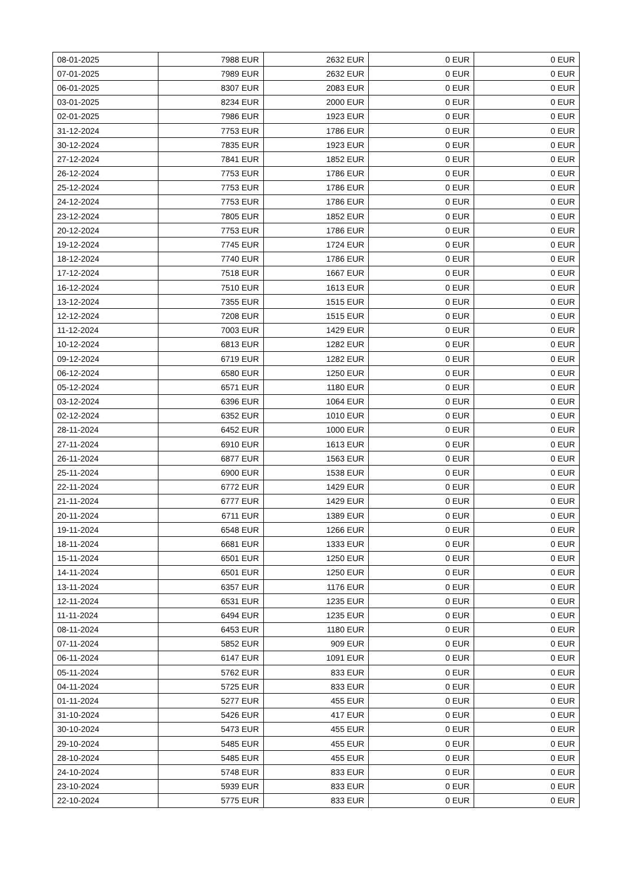| 08-01-2025 | 7988 EUR | 2632 EUR | 0 EUR | 0 EUR |
| 07-01-2025 | 7989 EUR | 2632 EUR | 0 EUR | 0 EUR |
| 06-01-2025 | 8307 EUR | 2083 EUR | 0 EUR | 0 EUR |
| 03-01-2025 | 8234 EUR | 2000 EUR | 0 EUR | 0 EUR |
| 02-01-2025 | 7986 EUR | 1923 EUR | 0 EUR | 0 EUR |
| 31-12-2024 | 7753 EUR | 1786 EUR | 0 EUR | 0 EUR |
| 30-12-2024 | 7835 EUR | 1923 EUR | 0 EUR | 0 EUR |
| 27-12-2024 | 7841 EUR | 1852 EUR | 0 EUR | 0 EUR |
| 26-12-2024 | 7753 EUR | 1786 EUR | 0 EUR | 0 EUR |
| 25-12-2024 | 7753 EUR | 1786 EUR | 0 EUR | 0 EUR |
| 24-12-2024 | 7753 EUR | 1786 EUR | 0 EUR | 0 EUR |
| 23-12-2024 | 7805 EUR | 1852 EUR | 0 EUR | 0 EUR |
| 20-12-2024 | 7753 EUR | 1786 EUR | 0 EUR | 0 EUR |
| 19-12-2024 | 7745 EUR | 1724 EUR | 0 EUR | 0 EUR |
| 18-12-2024 | 7740 EUR | 1786 EUR | 0 EUR | 0 EUR |
| 17-12-2024 | 7518 EUR | 1667 EUR | 0 EUR | 0 EUR |
| 16-12-2024 | 7510 EUR | 1613 EUR | 0 EUR | 0 EUR |
| 13-12-2024 | 7355 EUR | 1515 EUR | 0 EUR | 0 EUR |
| 12-12-2024 | 7208 EUR | 1515 EUR | 0 EUR | 0 EUR |
| 11-12-2024 | 7003 EUR | 1429 EUR | 0 EUR | 0 EUR |
| 10-12-2024 | 6813 EUR | 1282 EUR | 0 EUR | 0 EUR |
| 09-12-2024 | 6719 EUR | 1282 EUR | 0 EUR | 0 EUR |
| 06-12-2024 | 6580 EUR | 1250 EUR | 0 EUR | 0 EUR |
| 05-12-2024 | 6571 EUR | 1180 EUR | 0 EUR | 0 EUR |
| 03-12-2024 | 6396 EUR | 1064 EUR | 0 EUR | 0 EUR |
| 02-12-2024 | 6352 EUR | 1010 EUR | 0 EUR | 0 EUR |
| 28-11-2024 | 6452 EUR | 1000 EUR | 0 EUR | 0 EUR |
| 27-11-2024 | 6910 EUR | 1613 EUR | 0 EUR | 0 EUR |
| 26-11-2024 | 6877 EUR | 1563 EUR | 0 EUR | 0 EUR |
| 25-11-2024 | 6900 EUR | 1538 EUR | 0 EUR | 0 EUR |
| 22-11-2024 | 6772 EUR | 1429 EUR | 0 EUR | 0 EUR |
| 21-11-2024 | 6777 EUR | 1429 EUR | 0 EUR | 0 EUR |
| 20-11-2024 | 6711 EUR | 1389 EUR | 0 EUR | 0 EUR |
| 19-11-2024 | 6548 EUR | 1266 EUR | 0 EUR | 0 EUR |
| 18-11-2024 | 6681 EUR | 1333 EUR | 0 EUR | 0 EUR |
| 15-11-2024 | 6501 EUR | 1250 EUR | 0 EUR | 0 EUR |
| 14-11-2024 | 6501 EUR | 1250 EUR | 0 EUR | 0 EUR |
| 13-11-2024 | 6357 EUR | 1176 EUR | 0 EUR | 0 EUR |
| 12-11-2024 | 6531 EUR | 1235 EUR | 0 EUR | 0 EUR |
| 11-11-2024 | 6494 EUR | 1235 EUR | 0 EUR | 0 EUR |
| 08-11-2024 | 6453 EUR | 1180 EUR | 0 EUR | 0 EUR |
| 07-11-2024 | 5852 EUR | 909 EUR | 0 EUR | 0 EUR |
| 06-11-2024 | 6147 EUR | 1091 EUR | 0 EUR | 0 EUR |
| 05-11-2024 | 5762 EUR | 833 EUR | 0 EUR | 0 EUR |
| 04-11-2024 | 5725 EUR | 833 EUR | 0 EUR | 0 EUR |
| 01-11-2024 | 5277 EUR | 455 EUR | 0 EUR | 0 EUR |
| 31-10-2024 | 5426 EUR | 417 EUR | 0 EUR | 0 EUR |
| 30-10-2024 | 5473 EUR | 455 EUR | 0 EUR | 0 EUR |
| 29-10-2024 | 5485 EUR | 455 EUR | 0 EUR | 0 EUR |
| 28-10-2024 | 5485 EUR | 455 EUR | 0 EUR | 0 EUR |
| 24-10-2024 | 5748 EUR | 833 EUR | 0 EUR | 0 EUR |
| 23-10-2024 | 5939 EUR | 833 EUR | 0 EUR | 0 EUR |
| 22-10-2024 | 5775 EUR | 833 EUR | 0 EUR | 0 EUR |